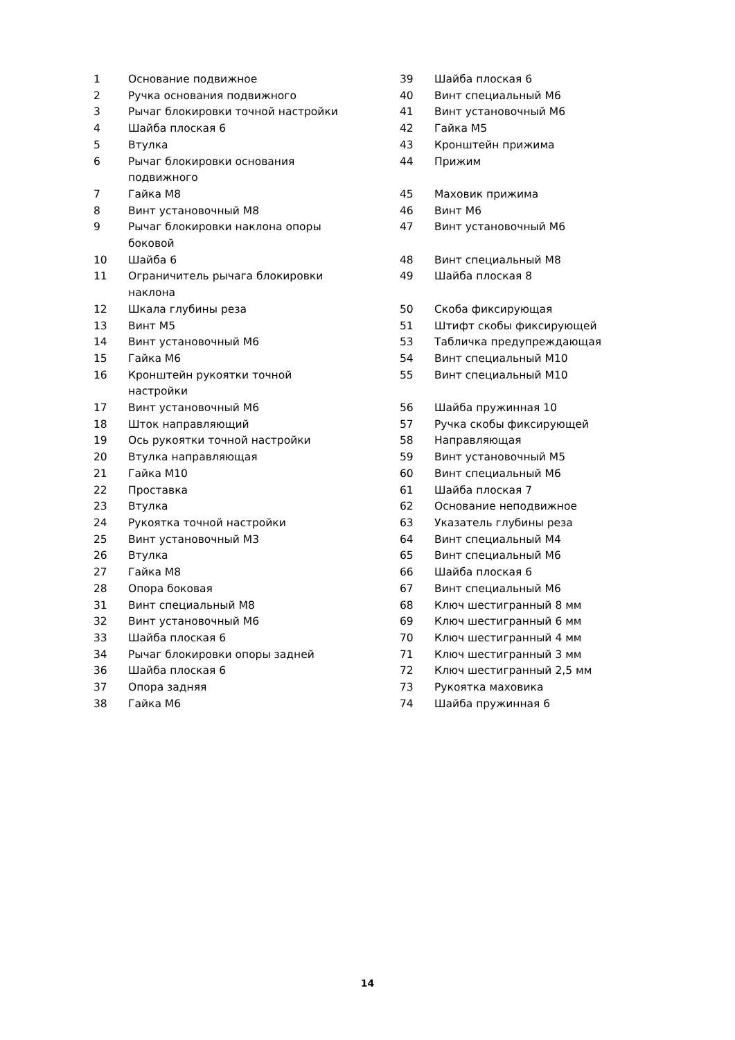| 1 | Основание подвижное | 39 | Шайба плоская 6 |
| 2 | Ручка основания подвижного | 40 | Винт специальный М6 |
| 3 | Рычаг блокировки точной настройки | 41 | Винт установочный М6 |
| 4 | Шайба плоская 6 | 42 | Гайка М5 |
| 5 | Втулка | 43 | Кронштейн прижима |
| 6 | Рычаг блокировки основания подвижного | 44 | Прижим |
| 7 | Гайка М8 | 45 | Маховик прижима |
| 8 | Винт установочный М8 | 46 | Винт М6 |
| 9 | Рычаг блокировки наклона опоры боковой | 47 | Винт установочный М6 |
| 10 | Шайба 6 | 48 | Винт специальный М8 |
| 11 | Ограничитель рычага блокировки наклона | 49 | Шайба плоская 8 |
| 12 | Шкала глубины реза | 50 | Скоба фиксирующая |
| 13 | Винт М5 | 51 | Штифт скобы фиксирующей |
| 14 | Винт установочный М6 | 53 | Табличка предупреждающая |
| 15 | Гайка М6 | 54 | Винт специальный М10 |
| 16 | Кронштейн рукоятки точной настройки | 55 | Винт специальный М10 |
| 17 | Винт установочный М6 | 56 | Шайба пружинная 10 |
| 18 | Шток направляющий | 57 | Ручка скобы фиксирующей |
| 19 | Ось рукоятки точной настройки | 58 | Направляющая |
| 20 | Втулка направляющая | 59 | Винт установочный М5 |
| 21 | Гайка М10 | 60 | Винт специальный М6 |
| 22 | Проставка | 61 | Шайба плоская 7 |
| 23 | Втулка | 62 | Основание неподвижное |
| 24 | Рукоятка точной настройки | 63 | Указатель глубины реза |
| 25 | Винт установочный М3 | 64 | Винт специальный М4 |
| 26 | Втулка | 65 | Винт специальный М6 |
| 27 | Гайка М8 | 66 | Шайба плоская 6 |
| 28 | Опора боковая | 67 | Винт специальный М6 |
| 31 | Винт специальный М8 | 68 | Ключ шестигранный 8 мм |
| 32 | Винт установочный М6 | 69 | Ключ шестигранный 6 мм |
| 33 | Шайба плоская 6 | 70 | Ключ шестигранный 4 мм |
| 34 | Рычаг блокировки опоры задней | 71 | Ключ шестигранный 3 мм |
| 36 | Шайба плоская 6 | 72 | Ключ шестигранный 2,5 мм |
| 37 | Опора задняя | 73 | Рукоятка маховика |
| 38 | Гайка М6 | 74 | Шайба пружинная 6 |
14